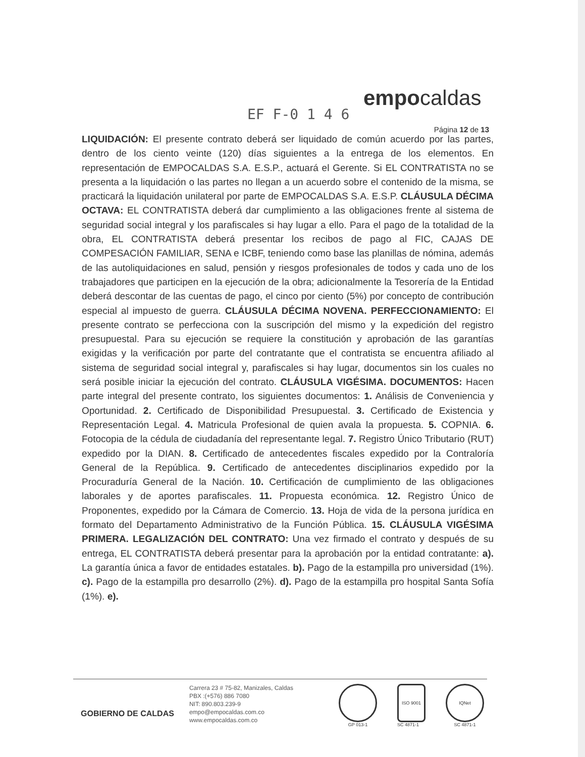EF F-0 1 4 6
empocaldas
Página 12 de 13
LIQUIDACIÓN: El presente contrato deberá ser liquidado de común acuerdo por las partes, dentro de los ciento veinte (120) días siguientes a la entrega de los elementos. En representación de EMPOCALDAS S.A. E.S.P., actuará el Gerente. Si EL CONTRATISTA no se presenta a la liquidación o las partes no llegan a un acuerdo sobre el contenido de la misma, se practicará la liquidación unilateral por parte de EMPOCALDAS S.A. E.S.P. CLÁUSULA DÉCIMA OCTAVA: EL CONTRATISTA deberá dar cumplimiento a las obligaciones frente al sistema de seguridad social integral y los parafiscales si hay lugar a ello. Para el pago de la totalidad de la obra, EL CONTRATISTA deberá presentar los recibos de pago al FIC, CAJAS DE COMPESACIÓN FAMILIAR, SENA e ICBF, teniendo como base las planillas de nómina, además de las autoliquidaciones en salud, pensión y riesgos profesionales de todos y cada uno de los trabajadores que participen en la ejecución de la obra; adicionalmente la Tesorería de la Entidad deberá descontar de las cuentas de pago, el cinco por ciento (5%) por concepto de contribución especial al impuesto de guerra. CLÁUSULA DÉCIMA NOVENA. PERFECCIONAMIENTO: El presente contrato se perfecciona con la suscripción del mismo y la expedición del registro presupuestal. Para su ejecución se requiere la constitución y aprobación de las garantías exigidas y la verificación por parte del contratante que el contratista se encuentra afiliado al sistema de seguridad social integral y, parafiscales si hay lugar, documentos sin los cuales no será posible iniciar la ejecución del contrato. CLÁUSULA VIGÉSIMA. DOCUMENTOS: Hacen parte integral del presente contrato, los siguientes documentos: 1. Análisis de Conveniencia y Oportunidad. 2. Certificado de Disponibilidad Presupuestal. 3. Certificado de Existencia y Representación Legal. 4. Matricula Profesional de quien avala la propuesta. 5. COPNIA. 6. Fotocopia de la cédula de ciudadanía del representante legal. 7. Registro Único Tributario (RUT) expedido por la DIAN. 8. Certificado de antecedentes fiscales expedido por la Contraloría General de la República. 9. Certificado de antecedentes disciplinarios expedido por la Procuraduría General de la Nación. 10. Certificación de cumplimiento de las obligaciones laborales y de aportes parafiscales. 11. Propuesta económica. 12. Registro Único de Proponentes, expedido por la Cámara de Comercio. 13. Hoja de vida de la persona jurídica en formato del Departamento Administrativo de la Función Pública. 15. CLÁUSULA VIGÉSIMA PRIMERA. LEGALIZACIÓN DEL CONTRATO: Una vez firmado el contrato y después de su entrega, EL CONTRATISTA deberá presentar para la aprobación por la entidad contratante: a). La garantía única a favor de entidades estatales. b). Pago de la estampilla pro universidad (1%). c). Pago de la estampilla pro desarrollo (2%). d). Pago de la estampilla pro hospital Santa Sofía (1%). e).
GOBIERNO DE CALDAS
Carrera 23 # 75-82, Manizales, Caldas
PBX :(+576) 886 7080
NIT: 890.803.239-9
empo@empocaldas.com.co
www.empocaldas.com.co
GP 013-1
ISO 9001
SC 4871-1
IQNet
SC 4871-1